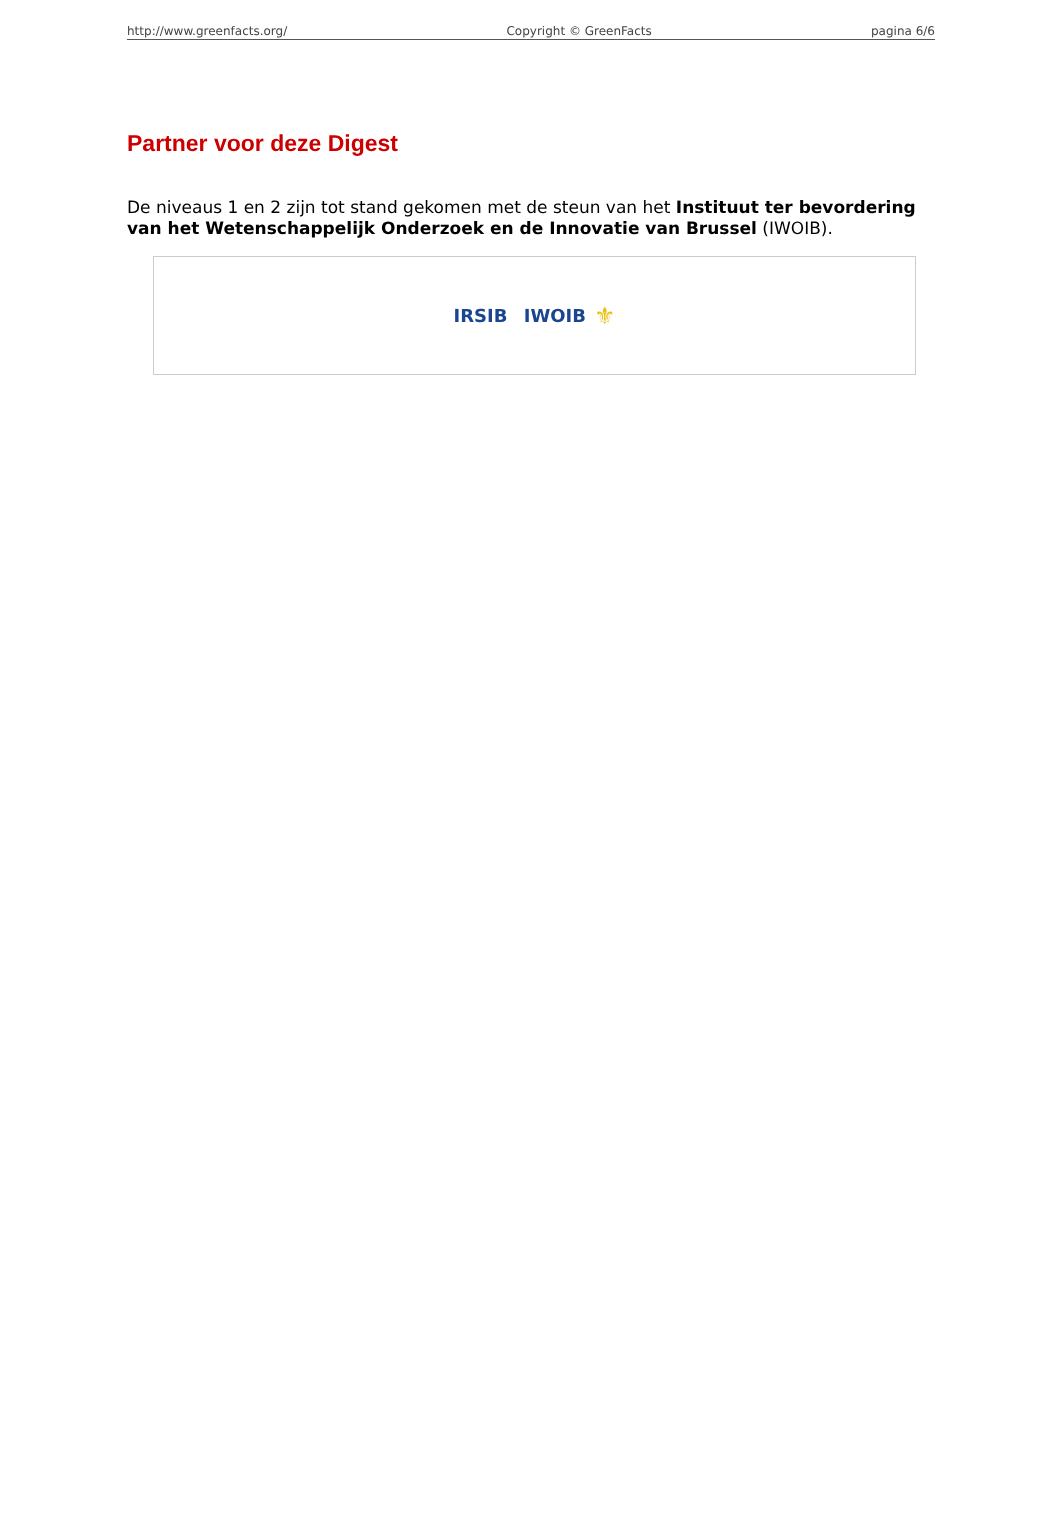http://www.greenfacts.org/ Copyright © GreenFacts pagina 6/6
Partner voor deze Digest
De niveaus 1 en 2 zijn tot stand gekomen met de steun van het Instituut ter bevordering van het Wetenschappelijk Onderzoek en de Innovatie van Brussel (IWOIB).
IRSIB IWOIB ⚜